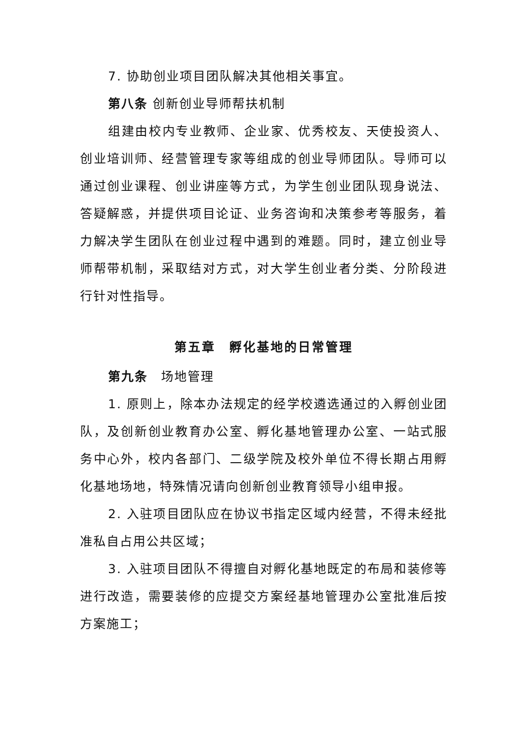7. 协助创业项目团队解决其他相关事宜。
第八条 创新创业导师帮扶机制
组建由校内专业教师、企业家、优秀校友、天使投资人、创业培训师、经营管理专家等组成的创业导师团队。导师可以通过创业课程、创业讲座等方式，为学生创业团队现身说法、答疑解惑，并提供项目论证、业务咨询和决策参考等服务，着力解决学生团队在创业过程中遇到的难题。同时，建立创业导师帮带机制，采取结对方式，对大学生创业者分类、分阶段进行针对性指导。
第五章　孵化基地的日常管理
第九条　场地管理
1. 原则上，除本办法规定的经学校遴选通过的入孵创业团队，及创新创业教育办公室、孵化基地管理办公室、一站式服务中心外，校内各部门、二级学院及校外单位不得长期占用孵化基地场地，特殊情况请向创新创业教育领导小组申报。
2. 入驻项目团队应在协议书指定区域内经营，不得未经批准私自占用公共区域；
3. 入驻项目团队不得擅自对孵化基地既定的布局和装修等进行改造，需要装修的应提交方案经基地管理办公室批准后按方案施工；